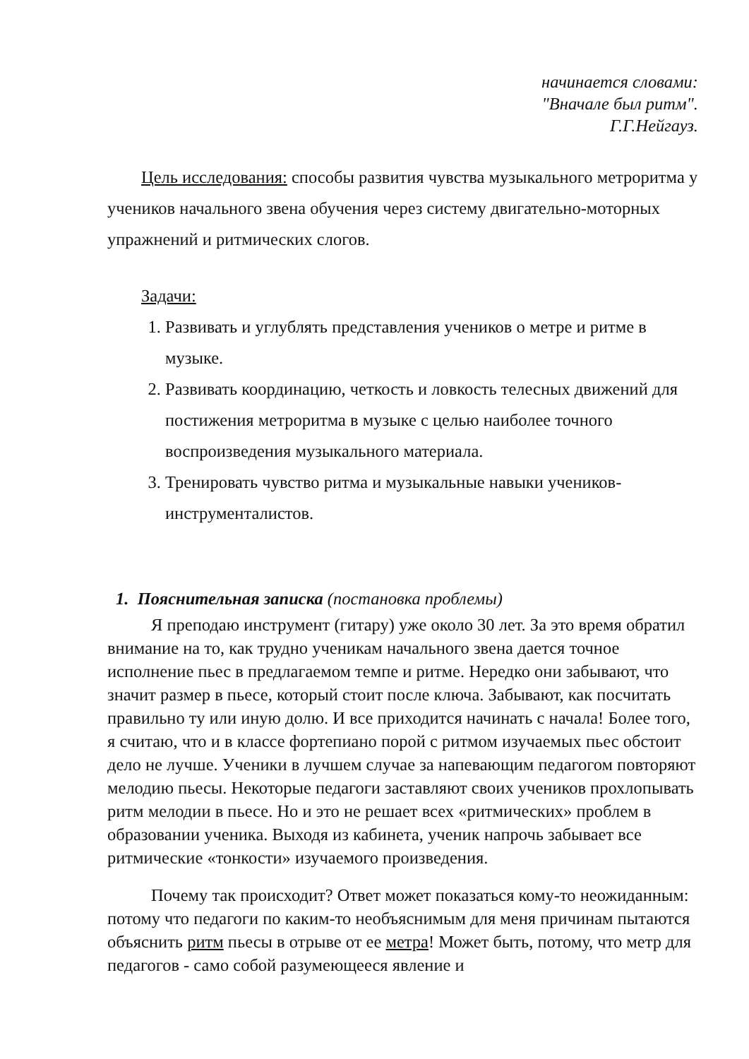начинается словами:
"Вначале был ритм".
Г.Г.Нейгауз.
Цель исследования: способы развития чувства музыкального метроритма у учеников начального звена обучения через систему двигательно-моторных упражнений и ритмических слогов.
Задачи:
1. Развивать и углублять представления учеников о метре и ритме в музыке.
2. Развивать координацию, четкость и ловкость телесных движений для постижения метроритма в музыке с целью наиболее точного воспроизведения музыкального материала.
3. Тренировать чувство ритма и музыкальные навыки учеников-инструменталистов.
1. Пояснительная записка (постановка проблемы)
Я преподаю инструмент (гитару) уже около 30 лет. За это время обратил внимание на то, как трудно ученикам начального звена дается точное исполнение пьес в предлагаемом темпе и ритме. Нередко они забывают, что значит размер в пьесе, который стоит после ключа. Забывают, как посчитать правильно ту или иную долю. И все приходится начинать с начала! Более того, я считаю, что и в классе фортепиано порой с ритмом изучаемых пьес обстоит дело не лучше. Ученики в лучшем случае за напевающим педагогом повторяют мелодию пьесы. Некоторые педагоги заставляют своих учеников прохлопывать ритм мелодии в пьесе. Но и это не решает всех «ритмических» проблем в образовании ученика. Выходя из кабинета, ученик напрочь забывает все ритмические «тонкости» изучаемого произведения.
Почему так происходит? Ответ может показаться кому-то неожиданным: потому что педагоги по каким-то необъяснимым для меня причинам пытаются объяснить ритм пьесы в отрыве от ее метра! Может быть, потому, что метр для педагогов - само собой разумеющееся явление и